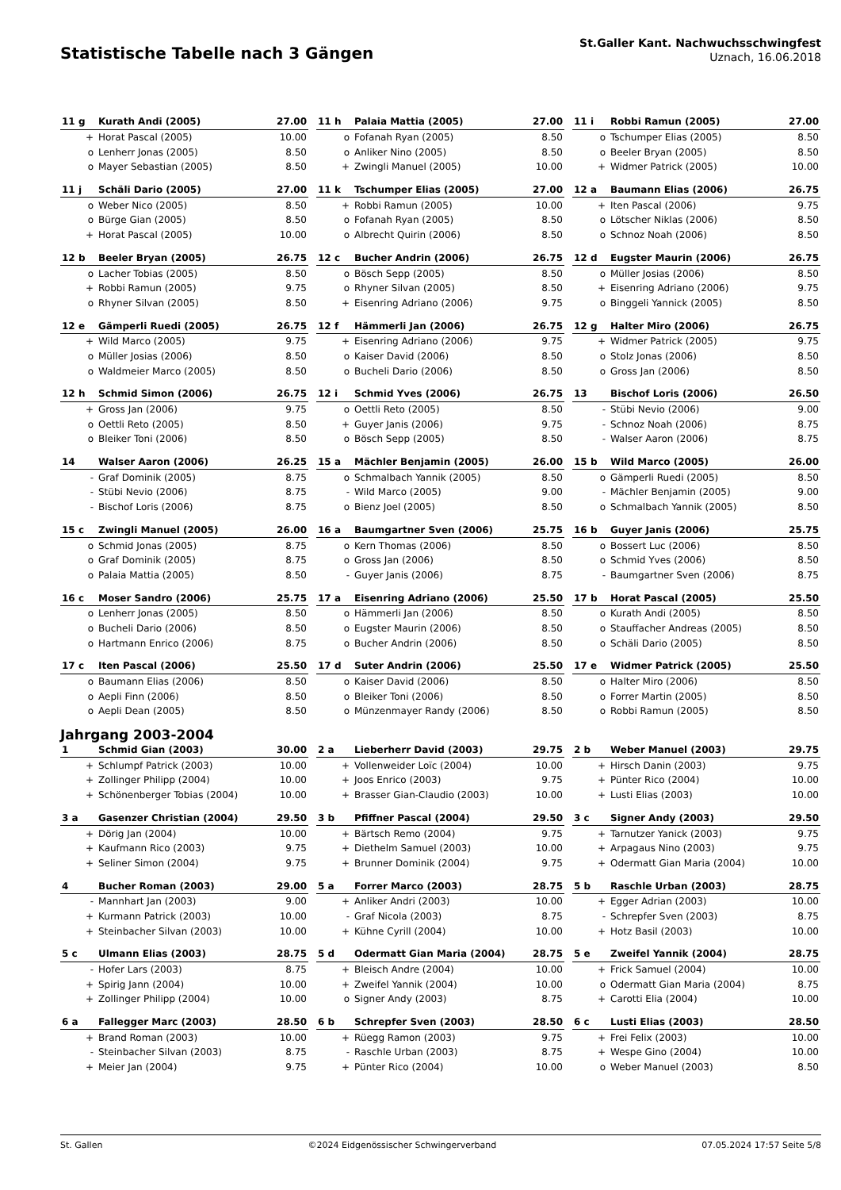Statistische Tabelle nach 3 Gängen
St.Galler Kant. Nachwuchsschwingfest
Uznach, 16.06.2018
| 11 g | Kurath Andi (2005) | 27.00 |
| --- | --- | --- |
| + | Horat Pascal (2005) | 10.00 |
| o | Lenherr Jonas (2005) | 8.50 |
| o | Mayer Sebastian (2005) | 8.50 |
| 11 h | Palaia Mattia (2005) | 27.00 |
| --- | --- | --- |
| o | Fofanah Ryan (2005) | 8.50 |
| o | Anliker Nino (2005) | 8.50 |
| + | Zwingli Manuel (2005) | 10.00 |
| 11 i | Robbi Ramun (2005) | 27.00 |
| --- | --- | --- |
| o | Tschumper Elias (2005) | 8.50 |
| o | Beeler Bryan (2005) | 8.50 |
| + | Widmer Patrick (2005) | 10.00 |
| 11 j | Schäli Dario (2005) | 27.00 |
| --- | --- | --- |
| o | Weber Nico (2005) | 8.50 |
| o | Bürge Gian (2005) | 8.50 |
| + | Horat Pascal (2005) | 10.00 |
| 11 k | Tschumper Elias (2005) | 27.00 |
| --- | --- | --- |
| + | Robbi Ramun (2005) | 10.00 |
| o | Fofanah Ryan (2005) | 8.50 |
| o | Albrecht Quirin (2006) | 8.50 |
| 12 a | Baumann Elias (2006) | 26.75 |
| --- | --- | --- |
| + | Iten Pascal (2006) | 9.75 |
| o | Lötscher Niklas (2006) | 8.50 |
| o | Schnoz Noah (2006) | 8.50 |
| 12 b | Beeler Bryan (2005) | 26.75 |
| --- | --- | --- |
| o | Lacher Tobias (2005) | 8.50 |
| + | Robbi Ramun (2005) | 9.75 |
| o | Rhyner Silvan (2005) | 8.50 |
| 12 c | Bucher Andrin (2006) | 26.75 |
| --- | --- | --- |
| o | Bösch Sepp (2005) | 8.50 |
| o | Rhyner Silvan (2005) | 8.50 |
| + | Eisenring Adriano (2006) | 9.75 |
| 12 d | Eugster Maurin (2006) | 26.75 |
| --- | --- | --- |
| o | Müller Josias (2006) | 8.50 |
| + | Eisenring Adriano (2006) | 9.75 |
| o | Binggeli Yannick (2005) | 8.50 |
| 12 e | Gämperli Ruedi (2005) | 26.75 |
| --- | --- | --- |
| + | Wild Marco (2005) | 9.75 |
| o | Müller Josias (2006) | 8.50 |
| o | Waldmeier Marco (2005) | 8.50 |
| 12 f | Hämmerli Jan (2006) | 26.75 |
| --- | --- | --- |
| + | Eisenring Adriano (2006) | 9.75 |
| o | Kaiser David (2006) | 8.50 |
| o | Bucheli Dario (2006) | 8.50 |
| 12 g | Halter Miro (2006) | 26.75 |
| --- | --- | --- |
| + | Widmer Patrick (2005) | 9.75 |
| o | Stolz Jonas (2006) | 8.50 |
| o | Gross Jan (2006) | 8.50 |
| 12 h | Schmid Simon (2006) | 26.75 |
| --- | --- | --- |
| + | Gross Jan (2006) | 9.75 |
| o | Oettli Reto (2005) | 8.50 |
| o | Bleiker Toni (2006) | 8.50 |
| 12 i | Schmid Yves (2006) | 26.75 |
| --- | --- | --- |
| o | Oettli Reto (2005) | 8.50 |
| + | Guyer Janis (2006) | 9.75 |
| o | Bösch Sepp (2005) | 8.50 |
| 13 | Bischof Loris (2006) | 26.50 |
| --- | --- | --- |
| - | Stübi Nevio (2006) | 9.00 |
| - | Schnoz Noah (2006) | 8.75 |
| - | Walser Aaron (2006) | 8.75 |
| 14 | Walser Aaron (2006) | 26.25 |
| --- | --- | --- |
| - | Graf Dominik (2005) | 8.75 |
| - | Stübi Nevio (2006) | 8.75 |
| - | Bischof Loris (2006) | 8.75 |
| 15 a | Mächler Benjamin (2005) | 26.00 |
| --- | --- | --- |
| o | Schmalbach Yannik (2005) | 8.50 |
| - | Wild Marco (2005) | 9.00 |
| o | Bienz Joel (2005) | 8.50 |
| 15 b | Wild Marco (2005) | 26.00 |
| --- | --- | --- |
| o | Gämperli Ruedi (2005) | 8.50 |
| - | Mächler Benjamin (2005) | 9.00 |
| o | Schmalbach Yannik (2005) | 8.50 |
| 15 c | Zwingli Manuel (2005) | 26.00 |
| --- | --- | --- |
| o | Schmid Jonas (2005) | 8.75 |
| o | Graf Dominik (2005) | 8.75 |
| o | Palaia Mattia (2005) | 8.50 |
| 16 a | Baumgartner Sven (2006) | 25.75 |
| --- | --- | --- |
| o | Kern Thomas (2006) | 8.50 |
| o | Gross Jan (2006) | 8.50 |
| - | Guyer Janis (2006) | 8.75 |
| 16 b | Guyer Janis (2006) | 25.75 |
| --- | --- | --- |
| o | Bossert Luc (2006) | 8.50 |
| o | Schmid Yves (2006) | 8.50 |
| - | Baumgartner Sven (2006) | 8.75 |
| 16 c | Moser Sandro (2006) | 25.75 |
| --- | --- | --- |
| o | Lenherr Jonas (2005) | 8.50 |
| o | Bucheli Dario (2006) | 8.50 |
| o | Hartmann Enrico (2006) | 8.75 |
| 17 a | Eisenring Adriano (2006) | 25.50 |
| --- | --- | --- |
| o | Hämmerli Jan (2006) | 8.50 |
| o | Eugster Maurin (2006) | 8.50 |
| o | Bucher Andrin (2006) | 8.50 |
| 17 b | Horat Pascal (2005) | 25.50 |
| --- | --- | --- |
| o | Kurath Andi (2005) | 8.50 |
| o | Stauffacher Andreas (2005) | 8.50 |
| o | Schäli Dario (2005) | 8.50 |
| 17 c | Iten Pascal (2006) | 25.50 |
| --- | --- | --- |
| o | Baumann Elias (2006) | 8.50 |
| o | Aepli Finn (2006) | 8.50 |
| o | Aepli Dean (2005) | 8.50 |
| 17 d | Suter Andrin (2006) | 25.50 |
| --- | --- | --- |
| o | Kaiser David (2006) | 8.50 |
| o | Bleiker Toni (2006) | 8.50 |
| o | Münzenmayer Randy (2006) | 8.50 |
| 17 e | Widmer Patrick (2005) | 25.50 |
| --- | --- | --- |
| o | Halter Miro (2006) | 8.50 |
| o | Forrer Martin (2005) | 8.50 |
| o | Robbi Ramun (2005) | 8.50 |
Jahrgang 2003-2004
| 1 | Schmid Gian (2003) | 30.00 |
| --- | --- | --- |
| + | Schlumpf Patrick (2003) | 10.00 |
| + | Zollinger Philipp (2004) | 10.00 |
| + | Schönenberger Tobias (2004) | 10.00 |
| 2 a | Lieberherr David (2003) | 29.75 |
| --- | --- | --- |
| + | Vollenweider Loïc (2004) | 10.00 |
| + | Joos Enrico (2003) | 9.75 |
| + | Brasser Gian-Claudio (2003) | 10.00 |
| 2 b | Weber Manuel (2003) | 29.75 |
| --- | --- | --- |
| + | Hirsch Danin (2003) | 9.75 |
| + | Pünter Rico (2004) | 10.00 |
| + | Lusti Elias (2003) | 10.00 |
| 3 a | Gasenzer Christian (2004) | 29.50 |
| --- | --- | --- |
| + | Dörig Jan (2004) | 10.00 |
| + | Kaufmann Rico (2003) | 9.75 |
| + | Seliner Simon (2004) | 9.75 |
| 3 b | Pfiffner Pascal (2004) | 29.50 |
| --- | --- | --- |
| + | Bärtsch Remo (2004) | 9.75 |
| + | Diethelm Samuel (2003) | 10.00 |
| + | Brunner Dominik (2004) | 9.75 |
| 3 c | Signer Andy (2003) | 29.50 |
| --- | --- | --- |
| + | Tarnutzer Yanick (2003) | 9.75 |
| + | Arpagaus Nino (2003) | 9.75 |
| + | Odermatt Gian Maria (2004) | 10.00 |
| 4 | Bucher Roman (2003) | 29.00 |
| --- | --- | --- |
| - | Mannhart Jan (2003) | 9.00 |
| + | Kurmann Patrick (2003) | 10.00 |
| + | Steinbacher Silvan (2003) | 10.00 |
| 5 a | Forrer Marco (2003) | 28.75 |
| --- | --- | --- |
| + | Anliker Andri (2003) | 10.00 |
| - | Graf Nicola (2003) | 8.75 |
| + | Kühne Cyrill (2004) | 10.00 |
| 5 b | Raschle Urban (2003) | 28.75 |
| --- | --- | --- |
| + | Egger Adrian (2003) | 10.00 |
| - | Schrepfer Sven (2003) | 8.75 |
| + | Hotz Basil (2003) | 10.00 |
| 5 c | Ulmann Elias (2003) | 28.75 |
| --- | --- | --- |
| - | Hofer Lars (2003) | 8.75 |
| + | Spirig Jann (2004) | 10.00 |
| + | Zollinger Philipp (2004) | 10.00 |
| 5 d | Odermatt Gian Maria (2004) | 28.75 |
| --- | --- | --- |
| + | Bleisch Andre (2004) | 10.00 |
| + | Zweifel Yannik (2004) | 10.00 |
| o | Signer Andy (2003) | 8.75 |
| 5 e | Zweifel Yannik (2004) | 28.75 |
| --- | --- | --- |
| + | Frick Samuel (2004) | 10.00 |
| o | Odermatt Gian Maria (2004) | 8.75 |
| + | Carotti Elia (2004) | 10.00 |
| 6 a | Fallegger Marc (2003) | 28.50 |
| --- | --- | --- |
| + | Brand Roman (2003) | 10.00 |
| - | Steinbacher Silvan (2003) | 8.75 |
| + | Meier Jan (2004) | 9.75 |
| 6 b | Schrepfer Sven (2003) | 28.50 |
| --- | --- | --- |
| + | Rüegg Ramon (2003) | 9.75 |
| - | Raschle Urban (2003) | 8.75 |
| + | Pünter Rico (2004) | 10.00 |
| 6 c | Lusti Elias (2003) | 28.50 |
| --- | --- | --- |
| + | Frei Felix (2003) | 10.00 |
| + | Wespe Gino (2004) | 10.00 |
| o | Weber Manuel (2003) | 8.50 |
St. Gallen ©2024 Eidgenössischer Schwingerverband 07.05.2024 17:57 Seite 5/8